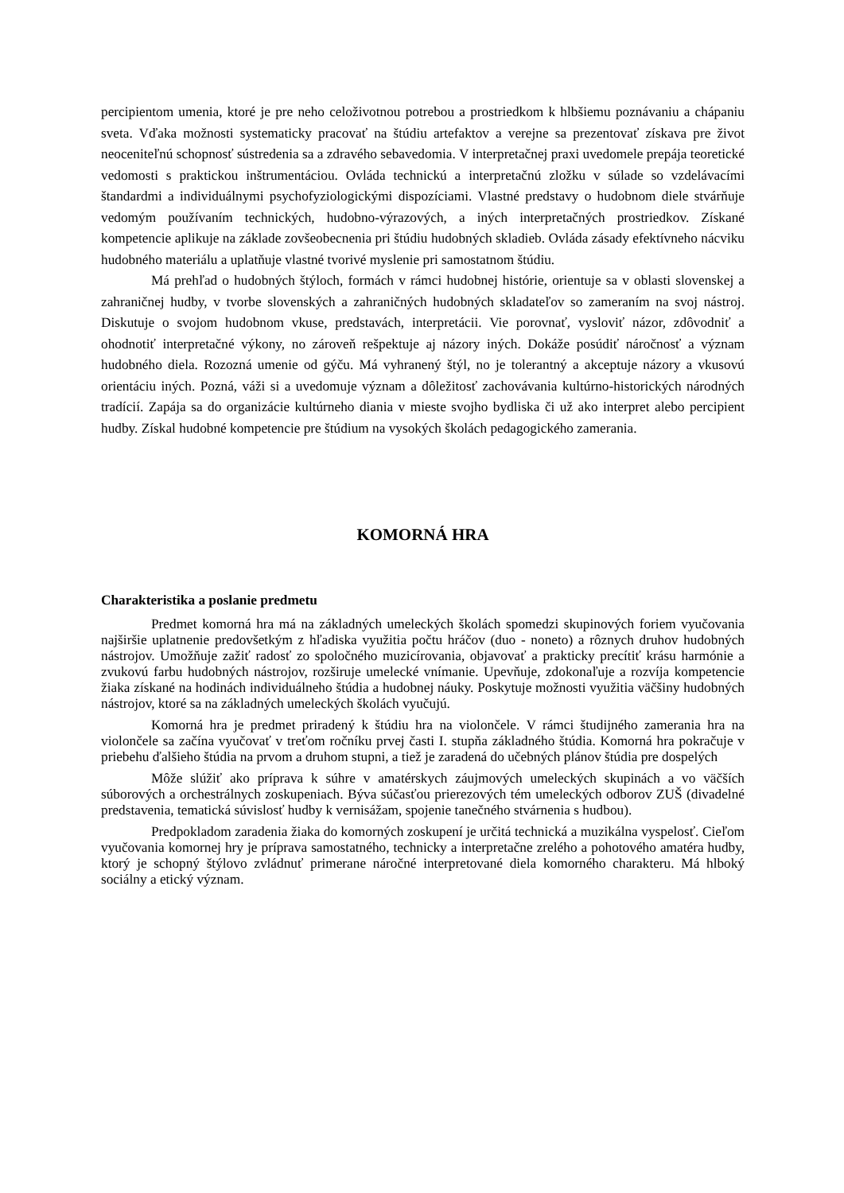percipientom umenia, ktoré je pre neho celoživotnou potrebou a prostriedkom k hlbšiemu poznávaniu a chápaniu sveta. Vďaka možnosti systematicky pracovať na štúdiu artefaktov a verejne sa prezentovať získava pre život neoceniteľnú schopnosť sústredenia sa a zdravého sebavedomia. V interpretačnej praxi uvedomele prepája teoretické vedomosti s praktickou inštrumentáciou. Ovláda technickú a interpretačnú zložku v súlade so vzdelávacími štandardmi a individuálnymi psychofyziologickými dispozíciami. Vlastné predstavy o hudobnom diele stvárňuje vedomým používaním technických, hudobno-výrazových, a iných interpretačných prostriedkov. Získané kompetencie aplikuje na základe zovšeobecnenia pri štúdiu hudobných skladieb. Ovláda zásady efektívneho nácviku hudobného materiálu a uplatňuje vlastné tvorivé myslenie pri samostatnom štúdiu.
Má prehľad o hudobných štýloch, formách v rámci hudobnej histórie, orientuje sa v oblasti slovenskej a zahraničnej hudby, v tvorbe slovenských a zahraničných hudobných skladateľov so zameraním na svoj nástroj. Diskutuje o svojom hudobnom vkuse, predstavách, interpretácii. Vie porovnať, vysloviť názor, zdôvodniť a ohodnotiť interpretačné výkony, no zároveň rešpektuje aj názory iných. Dokáže posúdiť náročnosť a význam hudobného diela. Rozozná umenie od gýču. Má vyhranený štýl, no je tolerantný a akceptuje názory a vkusovú orientáciu iných. Pozná, váži si a uvedomuje význam a dôležitosť zachovávania kultúrno-historických národných tradícií. Zapája sa do organizácie kultúrneho diania v mieste svojho bydliska či už ako interpret alebo percipient hudby. Získal hudobné kompetencie pre štúdium na vysokých školách pedagogického zamerania.
KOMORNÁ HRA
Charakteristika a poslanie predmetu
Predmet komorná hra má na základných umeleckých školách spomedzi skupinových foriem vyučovania najširšie uplatnenie predovšetkým z hľadiska využitia počtu hráčov (duo - noneto) a rôznych druhov hudobných nástrojov. Umožňuje zažiť radosť zo spoločného muzicírovania, objavovať a prakticky precítiť krásu harmónie a zvukovú farbu hudobných nástrojov, rozširuje umelecké vnímanie. Upevňuje, zdokonaľuje a rozvíja kompetencie žiaka získané na hodinách individuálneho štúdia a hudobnej náuky. Poskytuje možnosti využitia väčšiny hudobných nástrojov, ktoré sa na základných umeleckých školách vyučujú.
Komorná hra je predmet priradený k štúdiu hra na violončele. V rámci študijného zamerania hra na violončele sa začína vyučovať v treťom ročníku prvej časti I. stupňa základného štúdia. Komorná hra pokračuje v priebehu ďalšieho štúdia na prvom a druhom stupni, a tiež je zaradená do učebných plánov štúdia pre dospelých
Môže slúžiť ako príprava k súhre v amatérskych záujmových umeleckých skupinách a vo väčších súborových a orchestrálnych zoskupeniach. Býva súčasťou prierezových tém umeleckých odborov ZUŠ (divadelné predstavenia, tematická súvislosť hudby k vernisážam, spojenie tanečného stvárnenia s hudbou).
Predpokladom zaradenia žiaka do komorných zoskupení je určitá technická a muzikálna vyspelosť. Cieľom vyučovania komornej hry je príprava samostatného, technicky a interpretačne zrelého a pohotového amatéra hudby, ktorý je schopný štýlovo zvládnuť primerane náročné interpretované diela komorného charakteru. Má hlboký sociálny a etický význam.